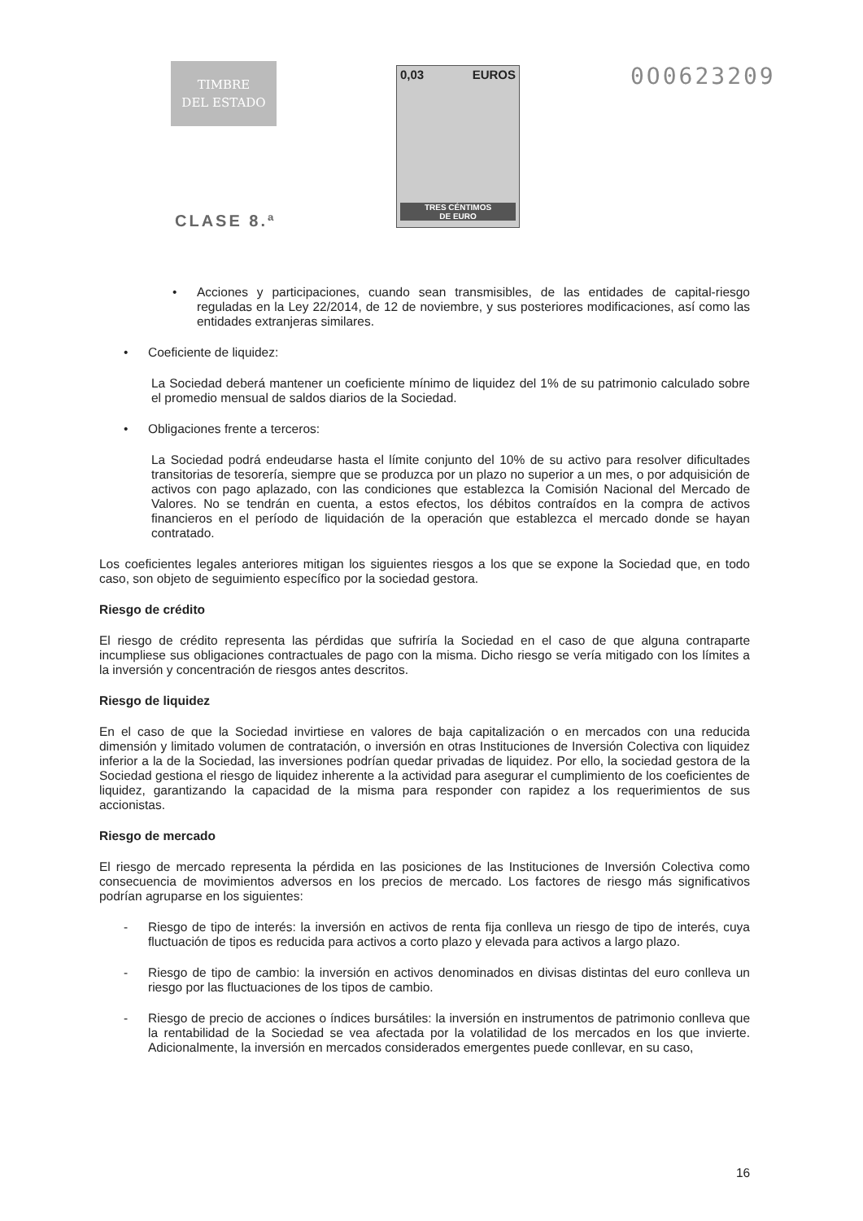TIMBRE
DEL ESTADO
CLASE 8.ª
0,03 EUROS
TRES CÉNTIMOS
DE EURO
0O0623209
• Acciones y participaciones, cuando sean transmisibles, de las entidades de capital-riesgo reguladas en la Ley 22/2014, de 12 de noviembre, y sus posteriores modificaciones, así como las entidades extranjeras similares.
• Coeficiente de liquidez:
La Sociedad deberá mantener un coeficiente mínimo de liquidez del 1% de su patrimonio calculado sobre el promedio mensual de saldos diarios de la Sociedad.
• Obligaciones frente a terceros:
La Sociedad podrá endeudarse hasta el límite conjunto del 10% de su activo para resolver dificultades transitorias de tesorería, siempre que se produzca por un plazo no superior a un mes, o por adquisición de activos con pago aplazado, con las condiciones que establezca la Comisión Nacional del Mercado de Valores. No se tendrán en cuenta, a estos efectos, los débitos contraídos en la compra de activos financieros en el período de liquidación de la operación que establezca el mercado donde se hayan contratado.
Los coeficientes legales anteriores mitigan los siguientes riesgos a los que se expone la Sociedad que, en todo caso, son objeto de seguimiento específico por la sociedad gestora.
Riesgo de crédito
El riesgo de crédito representa las pérdidas que sufriría la Sociedad en el caso de que alguna contraparte incumpliese sus obligaciones contractuales de pago con la misma. Dicho riesgo se vería mitigado con los límites a la inversión y concentración de riesgos antes descritos.
Riesgo de liquidez
En el caso de que la Sociedad invirtiese en valores de baja capitalización o en mercados con una reducida dimensión y limitado volumen de contratación, o inversión en otras Instituciones de Inversión Colectiva con liquidez inferior a la de la Sociedad, las inversiones podrían quedar privadas de liquidez. Por ello, la sociedad gestora de la Sociedad gestiona el riesgo de liquidez inherente a la actividad para asegurar el cumplimiento de los coeficientes de liquidez, garantizando la capacidad de la misma para responder con rapidez a los requerimientos de sus accionistas.
Riesgo de mercado
El riesgo de mercado representa la pérdida en las posiciones de las Instituciones de Inversión Colectiva como consecuencia de movimientos adversos en los precios de mercado. Los factores de riesgo más significativos podrían agruparse en los siguientes:
- Riesgo de tipo de interés: la inversión en activos de renta fija conlleva un riesgo de tipo de interés, cuya fluctuación de tipos es reducida para activos a corto plazo y elevada para activos a largo plazo.
- Riesgo de tipo de cambio: la inversión en activos denominados en divisas distintas del euro conlleva un riesgo por las fluctuaciones de los tipos de cambio.
- Riesgo de precio de acciones o índices bursátiles: la inversión en instrumentos de patrimonio conlleva que la rentabilidad de la Sociedad se vea afectada por la volatilidad de los mercados en los que invierte. Adicionalmente, la inversión en mercados considerados emergentes puede conllevar, en su caso,
16